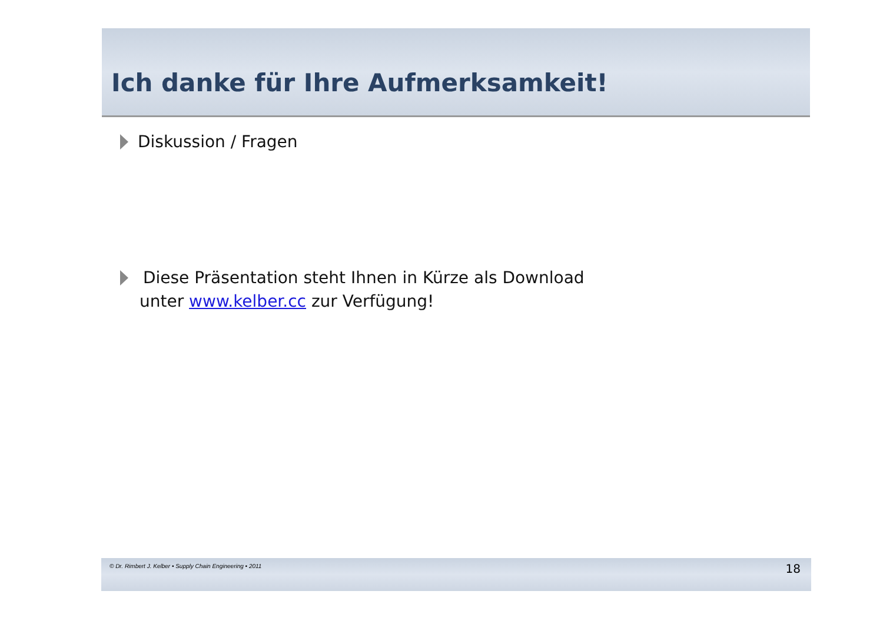Ich danke für Ihre Aufmerksamkeit!
Diskussion / Fragen
Diese Präsentation steht Ihnen in Kürze als Download
unter www.kelber.cc zur Verfügung!
© Dr. Rimbert J. Kelber • Supply Chain Engineering • 2011 18